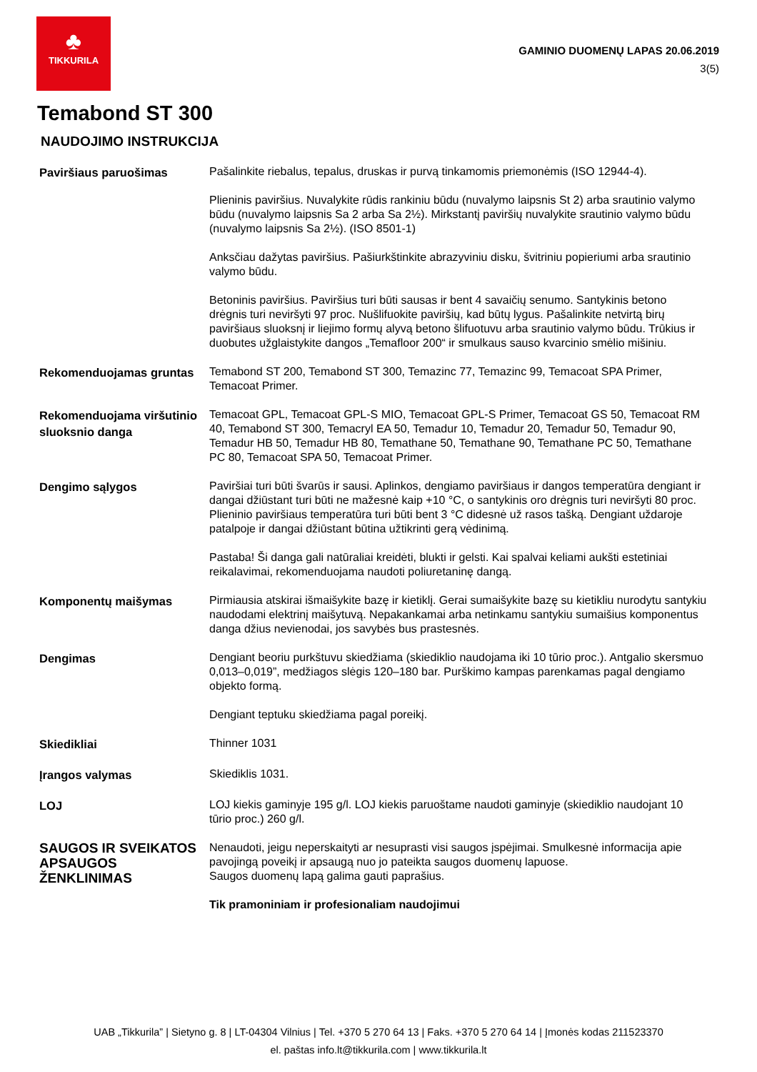♣
TIKKURILA
GAMINIO DUOMENŲ LAPAS 20.06.2019
3(5)
Temabond ST 300
NAUDOJIMO INSTRUKCIJA
| Paviršiaus paruošimas | Pašalinkite riebalus, tepalus, druskas ir purvą tinkamomis priemonėmis (ISO 12944-4). Plieninis paviršius. Nuvalykite rūdis rankiniu būdu (nuvalymo laipsnis St 2) arba srautinio valymo būdu (nuvalymo laipsnis Sa 2 arba Sa 2½). Mirkstantį paviršių nuvalykite srautinio valymo būdu (nuvalymo laipsnis Sa 2½). (ISO 8501-1) Anksčiau dažytas paviršius. Pašiurkštinkite abrazyviniu disku, švitriniu popieriumi arba srautinio valymo būdu. Betoninis paviršius. Paviršius turi būti sausas ir bent 4 savaičių senumo. Santykinis betono drėgnis turi neviršyti 97 proc. Nušlifuokite paviršių, kad būtų lygus. Pašalinkite netvirtą birų paviršiaus sluoksnį ir liejimo formų alyvą betono šlifuotuvu arba srautinio valymo būdu. Trūkius ir duobutes užglaistykite dangos „Temafloor 200“ ir smulkaus sauso kvarcinio smėlio mišiniu. |
| Rekomenduojamas gruntas | Temabond ST 200, Temabond ST 300, Temazinc 77, Temazinc 99, Temacoat SPA Primer, Temacoat Primer. |
| Rekomenduojama viršutinio sluoksnio danga | Temacoat GPL, Temacoat GPL-S MIO, Temacoat GPL-S Primer, Temacoat GS 50, Temacoat RM 40, Temabond ST 300, Temacryl EA 50, Temadur 10, Temadur 20, Temadur 50, Temadur 90, Temadur HB 50, Temadur HB 80, Temathane 50, Temathane 90, Temathane PC 50, Temathane PC 80, Temacoat SPA 50, Temacoat Primer. |
| Dengimo sąlygos | Paviršiai turi būti švarūs ir sausi. Aplinkos, dengiamo paviršiaus ir dangos temperatūra dengiant ir dangai džiūstant turi būti ne mažesnė kaip +10 °C, o santykinis oro drėgnis turi neviršyti 80 proc. Plieninio paviršiaus temperatūra turi būti bent 3 °C didesnė už rasos tašką. Dengiant uždaroje patalpoje ir dangai džiūstant būtina užtikrinti gerą vėdinimą. Pastaba! Ši danga gali natūraliai kreidėti, blukti ir gelsti. Kai spalvai keliami aukšti estetiniai reikalavimai, rekomenduojama naudoti poliuretaninę dangą. |
| Komponentų maišymas | Pirmiausia atskirai išmaišykite bazę ir kietiklį. Gerai sumaišykite bazę su kietikliu nurodytu santykiu naudodami elektrinį maišytuvą. Nepakankamai arba netinkamu santykiu sumaišius komponentus danga džius nevienodai, jos savybės bus prastesnės. |
| Dengimas | Dengiant beoriu purkštuvu skiedžiama (skiediklio naudojama iki 10 tūrio proc.). Antgalio skersmuo 0,013–0,019”, medžiagos slėgis 120–180 bar. Purškimo kampas parenkamas pagal dengiamo objekto formą. Dengiant teptuku skiedžiama pagal poreikį. |
| Skiedikliai | Thinner 1031 |
| Įrangos valymas | Skiediklis 1031. |
| LOJ | LOJ kiekis gaminyje 195 g/l. LOJ kiekis paruoštame naudoti gaminyje (skiediklio naudojant 10 tūrio proc.) 260 g/l. |
| SAUGOS IR SVEIKATOS APSAUGOS ŽENKLINIMAS | Nenaudoti, jeigu neperskaityti ar nesuprasti visi saugos įspėjimai. Smulkesnė informacija apie pavojingą poveikį ir apsaugą nuo jo pateikta saugos duomenų lapuose. Saugos duomenų lapą galima gauti paprašius. Tik pramoniniam ir profesionaliam naudojimui |
UAB „Tikkurila” | Sietyno g. 8 | LT-04304 Vilnius | Tel. +370 5 270 64 13 | Faks. +370 5 270 64 14 | Įmonės kodas 211523370
el. paštas info.lt@tikkurila.com | www.tikkurila.lt